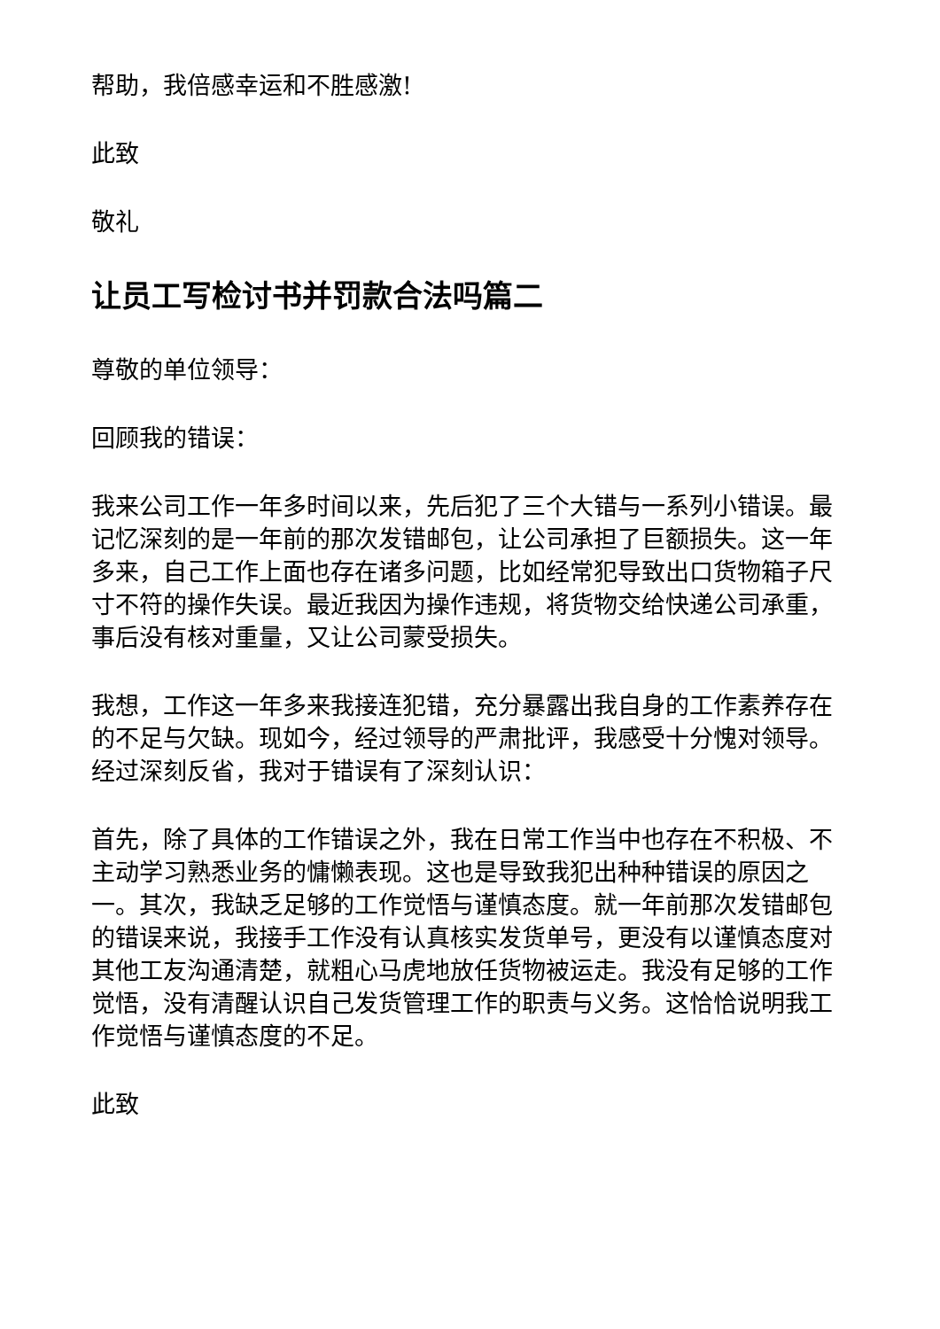帮助，我倍感幸运和不胜感激!
此致
敬礼
让员工写检讨书并罚款合法吗篇二
尊敬的单位领导：
回顾我的错误：
我来公司工作一年多时间以来，先后犯了三个大错与一系列小错误。最记忆深刻的是一年前的那次发错邮包，让公司承担了巨额损失。这一年多来，自己工作上面也存在诸多问题，比如经常犯导致出口货物箱子尺寸不符的操作失误。最近我因为操作违规，将货物交给快递公司承重，事后没有核对重量，又让公司蒙受损失。
我想，工作这一年多来我接连犯错，充分暴露出我自身的工作素养存在的不足与欠缺。现如今，经过领导的严肃批评，我感受十分愧对领导。经过深刻反省，我对于错误有了深刻认识：
首先，除了具体的工作错误之外，我在日常工作当中也存在不积极、不主动学习熟悉业务的慵懒表现。这也是导致我犯出种种错误的原因之一。其次，我缺乏足够的工作觉悟与谨慎态度。就一年前那次发错邮包的错误来说，我接手工作没有认真核实发货单号，更没有以谨慎态度对其他工友沟通清楚，就粗心马虎地放任货物被运走。我没有足够的工作觉悟，没有清醒认识自己发货管理工作的职责与义务。这恰恰说明我工作觉悟与谨慎态度的不足。
此致